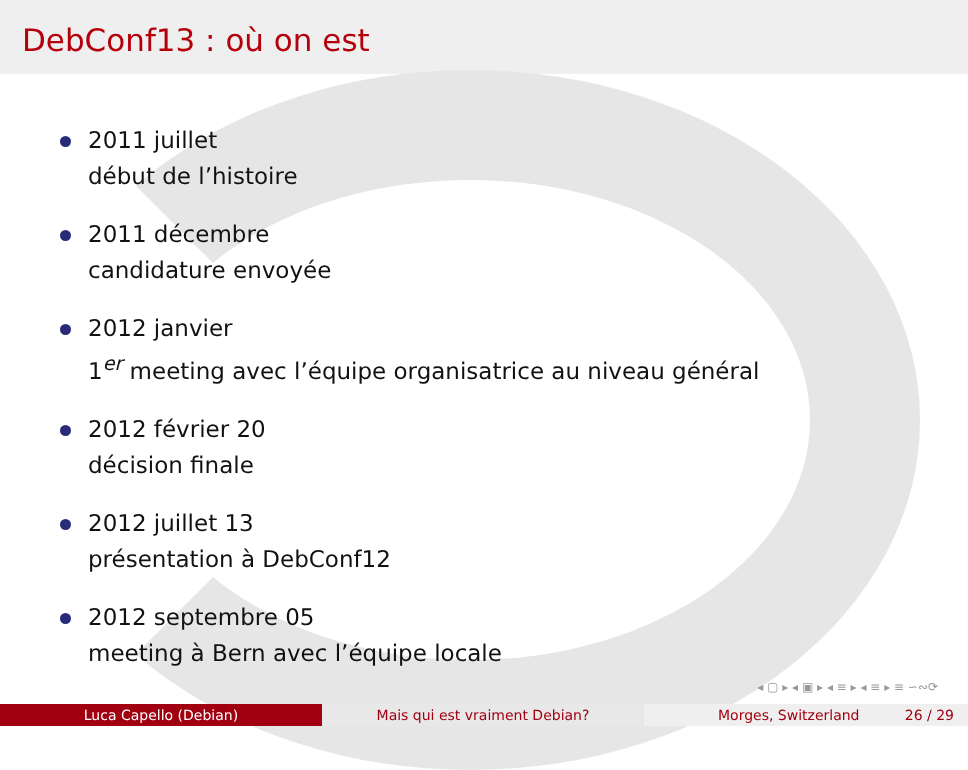DebConf13 : où on est
2011 juillet
début de l’histoire
2011 décembre
candidature envoyée
2012 janvier
1<sup>er</sup> meeting avec l’équipe organisatrice au niveau général
2012 février 20
décision finale
2012 juillet 13
présentation à DebConf12
2012 septembre 05
meeting à Bern avec l’équipe locale
◂ ▢ ▸ ◂ ▣ ▸ ◂ ≡ ▸ ◂ ≡ ▸ ≡ ∽∾⟳
Luca Capello (Debian) Mais qui est vraiment Debian? Morges, Switzerland 26 / 29